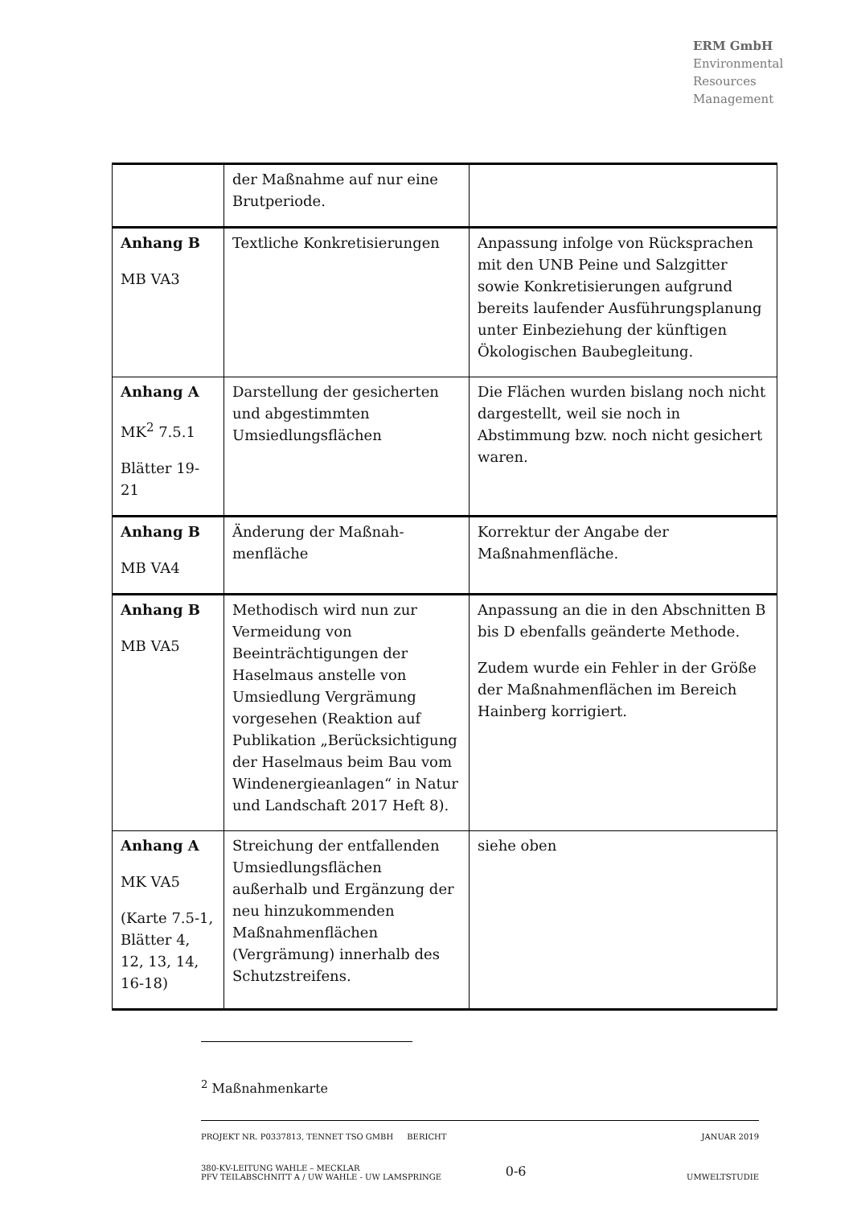ERM GmbH
Environmental
Resources
Management
| | der Maßnahme auf nur eine Brutperiode. | |
| Anhang B MB VA3 | Textliche Konkretisierungen | Anpassung infolge von Rücksprachen mit den UNB Peine und Salzgitter sowie Konkretisierungen aufgrund bereits laufender Ausführungsplanung unter Einbeziehung der künftigen Ökologischen Baubegleitung. |
| Anhang A MK<sup>2</sup> 7.5.1 Blätter 19-21 | Darstellung der gesicherten und abgestimmten Umsiedlungsflächen | Die Flächen wurden bislang noch nicht dargestellt, weil sie noch in Abstimmung bzw. noch nicht gesichert waren. |
| Anhang B MB VA4 | Änderung der Maßnah-menfläche | Korrektur der Angabe der Maßnahmenfläche. |
| Anhang B MB VA5 | Methodisch wird nun zur Vermeidung von Beeinträchtigungen der Haselmaus anstelle von Umsiedlung Vergrämung vorgesehen (Reaktion auf Publikation „Berücksichtigung der Haselmaus beim Bau vom Windenergieanlagen“ in Natur und Landschaft 2017 Heft 8). | Anpassung an die in den Abschnitten B bis D ebenfalls geänderte Methode. Zudem wurde ein Fehler in der Größe der Maßnahmenflächen im Bereich Hainberg korrigiert. |
| Anhang A MK VA5 (Karte 7.5-1, Blätter 4, 12, 13, 14, 16-18) | Streichung der entfallenden Umsiedlungsflächen außerhalb und Ergänzung der neu hinzukommenden Maßnahmenflächen (Vergrämung) innerhalb des Schutzstreifens. | siehe oben |
<sup>2</sup> Maßnahmenkarte
PROJEKT NR. P0337813, TENNET TSO GMBH BERICHT JANUAR 2019
380-KV-LEITUNG WAHLE – MECKLAR
PFV TEILABSCHNITT A / UW WAHLE - UW LAMSPRINGE 0-6 UMWELTSTUDIE